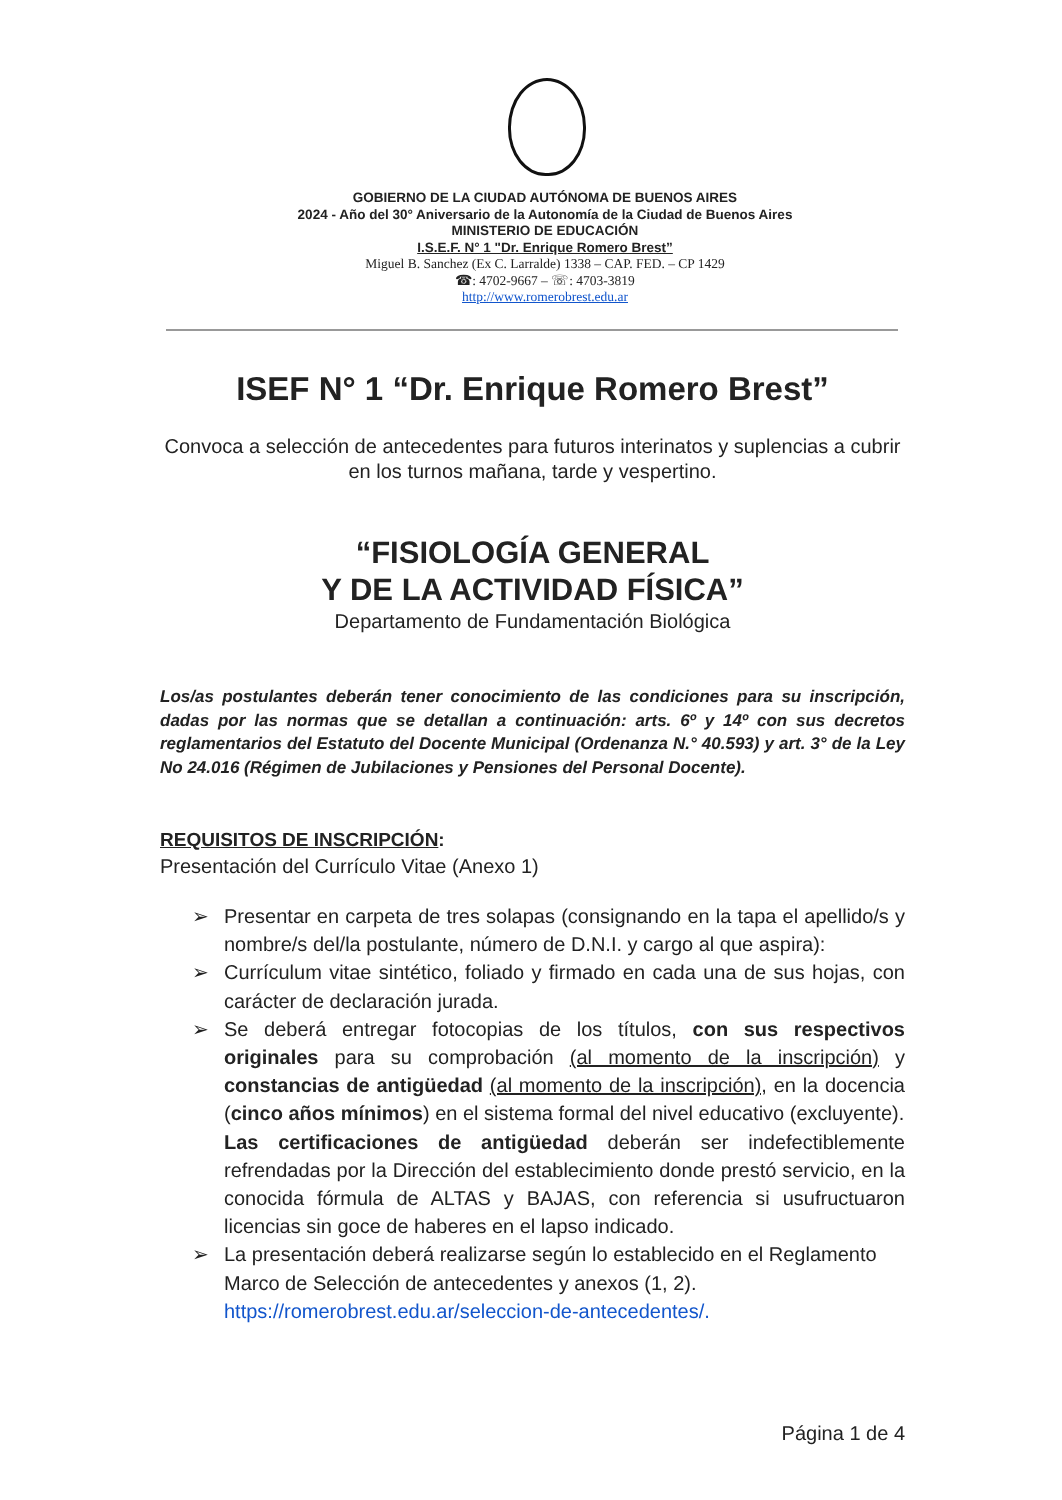GOBIERNO DE LA CIUDAD AUTÓNOMA DE BUENOS AIRES
2024 - Año del 30° Aniversario de la Autonomía de la Ciudad de Buenos Aires
MINISTERIO DE EDUCACIÓN
I.S.E.F. N° 1 "Dr. Enrique Romero Brest”
Miguel B. Sanchez (Ex C. Larralde) 1338 – CAP. FED. – CP 1429
☎: 4702-9667 – ☏: 4703-3819
http://www.romerobrest.edu.ar
ISEF N° 1 “Dr. Enrique Romero Brest”
Convoca a selección de antecedentes para futuros interinatos y suplencias a cubrir en los turnos mañana, tarde y vespertino.
“FISIOLOGÍA GENERAL
Y DE LA ACTIVIDAD FÍSICA”
Departamento de Fundamentación Biológica
Los/as postulantes deberán tener conocimiento de las condiciones para su inscripción, dadas por las normas que se detallan a continuación: arts. 6º y 14º con sus decretos reglamentarios del Estatuto del Docente Municipal (Ordenanza N.° 40.593) y art. 3° de la Ley No 24.016 (Régimen de Jubilaciones y Pensiones del Personal Docente).
REQUISITOS DE INSCRIPCIÓN:
Presentación del Currículo Vitae (Anexo 1)
➢ Presentar en carpeta de tres solapas (consignando en la tapa el apellido/s y nombre/s del/la postulante, número de D.N.I. y cargo al que aspira):
➢ Currículum vitae sintético, foliado y firmado en cada una de sus hojas, con carácter de declaración jurada.
➢ Se deberá entregar fotocopias de los títulos, con sus respectivos originales para su comprobación (al momento de la inscripción) y constancias de antigüedad (al momento de la inscripción), en la docencia (cinco años mínimos) en el sistema formal del nivel educativo (excluyente).
Las certificaciones de antigüedad deberán ser indefectiblemente refrendadas por la Dirección del establecimiento donde prestó servicio, en la conocida fórmula de ALTAS y BAJAS, con referencia si usufructuaron licencias sin goce de haberes en el lapso indicado.
➢ La presentación deberá realizarse según lo establecido en el Reglamento Marco de Selección de antecedentes y anexos (1, 2).
https://romerobrest.edu.ar/seleccion-de-antecedentes/.
Página 1 de 4